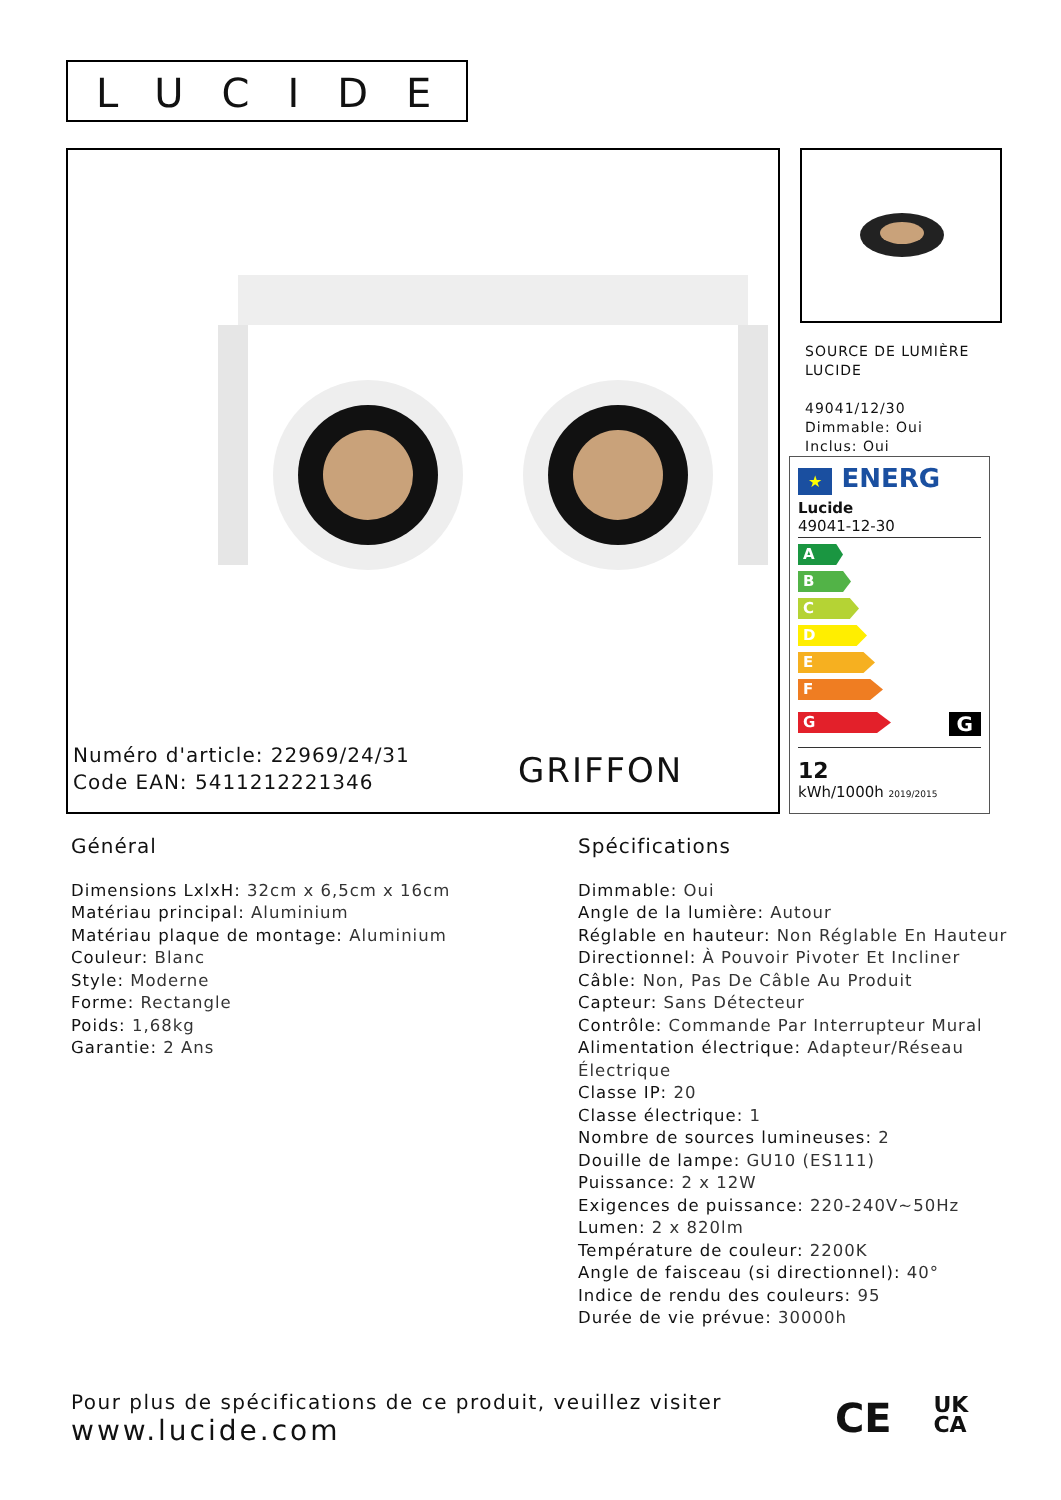LUCIDE
Numéro d'article: 22969/24/31
Code EAN: 5411212221346
GRIFFON
SOURCE DE LUMIÈRE
LUCIDE
49041/12/30
Dimmable: Oui
Inclus: Oui
★ ENERG
Lucide
49041-12-30
A
B
C
D
E
F
G
G
12
kWh/1000h 2019/2015
Général
Dimensions LxlxH: 32cm x 6,5cm x 16cm
Matériau principal: Aluminium
Matériau plaque de montage: Aluminium
Couleur: Blanc
Style: Moderne
Forme: Rectangle
Poids: 1,68kg
Garantie: 2 Ans
Spécifications
Dimmable: Oui
Angle de la lumière: Autour
Réglable en hauteur: Non Réglable En Hauteur
Directionnel: À Pouvoir Pivoter Et Incliner
Câble: Non, Pas De Câble Au Produit
Capteur: Sans Détecteur
Contrôle: Commande Par Interrupteur Mural
Alimentation électrique: Adapteur/Réseau Électrique
Classe IP: 20
Classe électrique: 1
Nombre de sources lumineuses: 2
Douille de lampe: GU10 (ES111)
Puissance: 2 x 12W
Exigences de puissance: 220-240V~50Hz
Lumen: 2 x 820lm
Température de couleur: 2200K
Angle de faisceau (si directionnel): 40°
Indice de rendu des couleurs: 95
Durée de vie prévue: 30000h
Pour plus de spécifications de ce produit, veuillez visiter
www.lucide.com
CE UK
CA